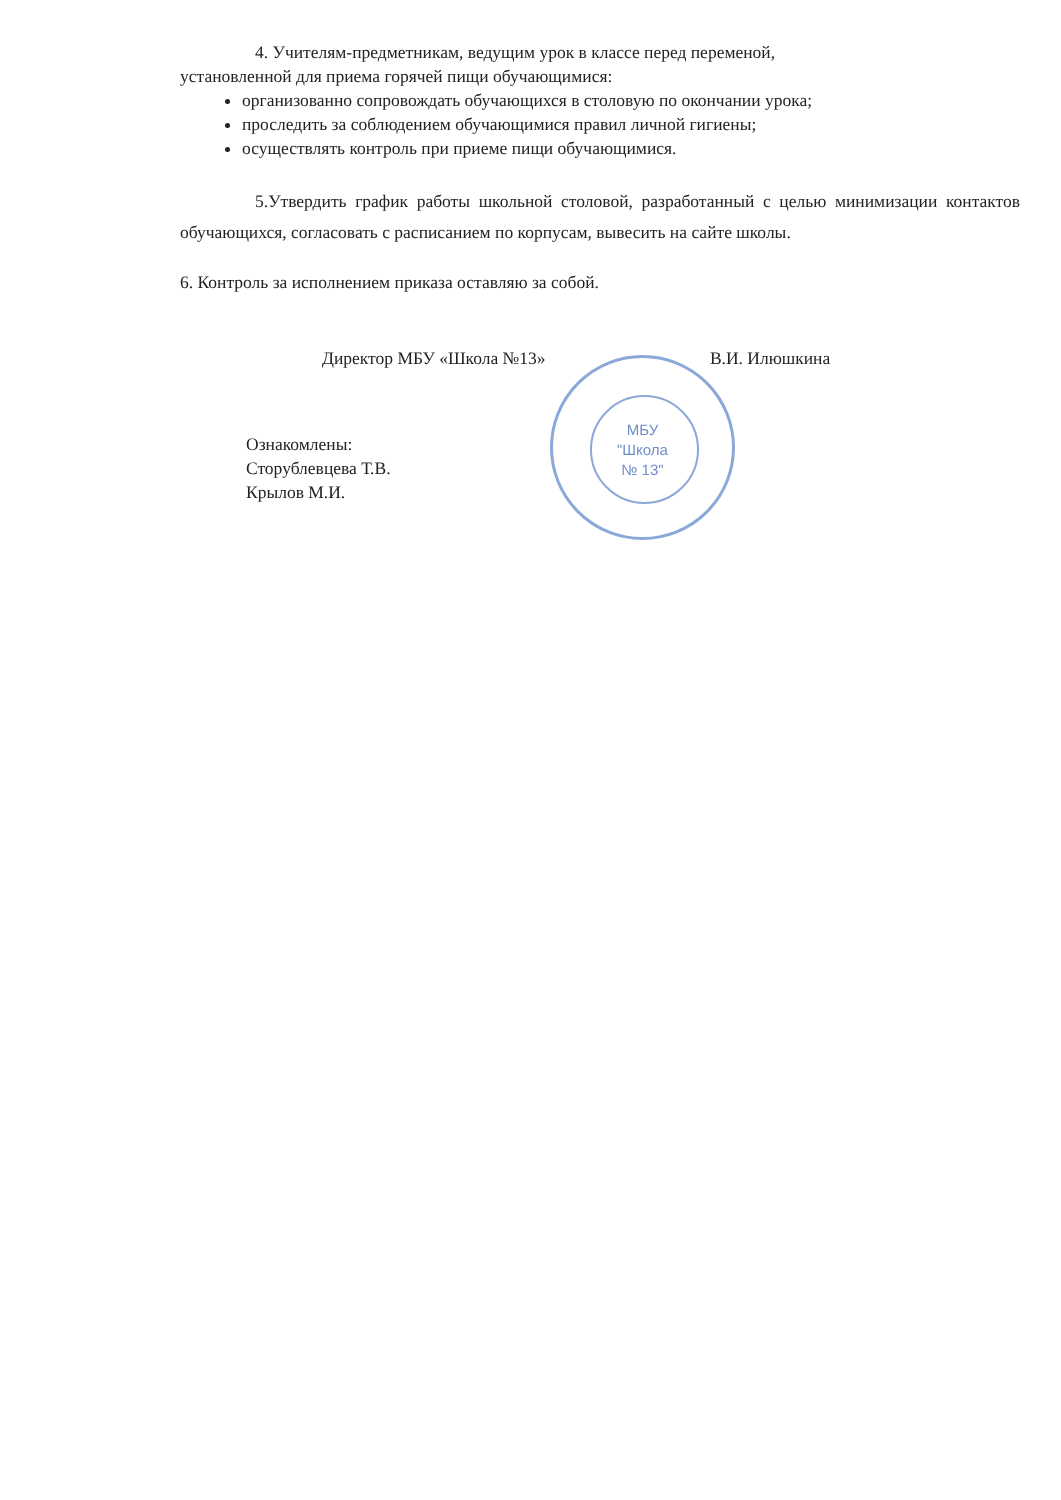4. Учителям-предметникам, ведущим урок в классе перед переменой,
установленной для приема горячей пищи обучающимися:
организованно сопровождать обучающихся в столовую по окончании урока;
проследить за соблюдением обучающимися правил личной гигиены;
осуществлять контроль при приеме пищи обучающимися.
5.Утвердить график работы школьной столовой, разработанный с целью минимизации контактов обучающихся, согласовать с расписанием по корпусам, вывесить на сайте школы.
6. Контроль за исполнением приказа оставляю за собой.
Директор МБУ «Школа №13» В.И. Илюшкина
Ознакомлены:
Сторублевцева Т.В.
Крылов М.И.
МБУ
"Школа
№ 13"